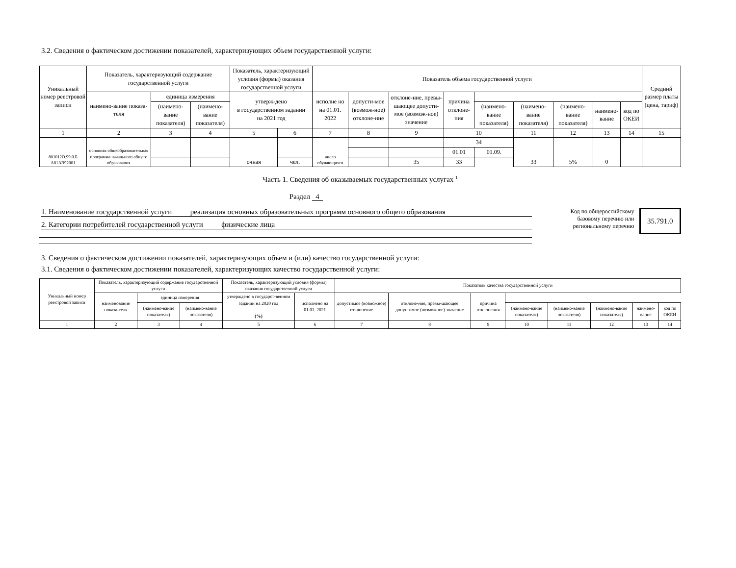3.2. Сведения о фактическом достижении показателей, характеризующих объем государственной услуги:
| Уникальный номер реестровой записи | Показатель, характеризующий содержание государственной услуги | | | Показатель, характеризующий условия (формы) оказания государственной услуги | | Показатель объема государственной услуги | | | | | | | | | Средний размер платы (цена, тариф) |
| --- | --- | --- | --- | --- | --- | --- | --- | --- | --- | --- | --- | --- | --- | --- | --- |
| | наимено-вание показа-теля | единица измерения | | утверж-дено в государственном задании на 2021 год | | исполне но на 01.01. 2022 | допусти-мое (возмож-ное) отклоне-ние | отклоне-ние, превы-шающее допусти-мое (возмож-ное) значение | причина отклоне-ния | | | | | | |
| | | (наимено-вание показателя) | (наимено-вание показателя) | | | | | | | (наимено-вание показателя) | (наимено-вание показателя) | (наимено-вание показателя) | наимено-вание | код по ОКЕИ | |
| 1 | 2 | 3 | 4 | 5 | 6 | 7 | 8 | 9 | 10 | | 11 | 12 | 13 | 14 | 15 |
| 801012О.99.0.Б А81АЭ92001 | основная общеобразовательная программа начального общего образования | | | очная | | число обучающихся | | | 34 | | 33 | 5% | 0 | | |
| | | | | | | | | | 01.01 | 01.09. | | | | | |
| | | | | | чел. | | | 35 | 33 | | | | | | |
Часть 1. Сведения об оказываемых государственных услугах <sup>1</sup>
Раздел 4
1. Наименование государственной услуги реализация основных образовательных программ основного общего образования
2. Категории потребителей государственной услуги физические лица
Код по общероссийскому базовому перечню или региональному перечню
35.791.0
3. Сведения о фактическом достижении показателей, характеризующих объем и (или) качество государственной услуги:
3.1. Сведения о фактическом достижении показателей, характеризующих качество государственной услуги:
| Уникальный номер реестровой записи | Показатель, характеризующий содержание государственной услуги | | | Показатель, характеризующий условия (формы) оказания государственной услуги | | Показатель качества государственной услуги | | | | | | | |
| --- | --- | --- | --- | --- | --- | --- | --- | --- | --- | --- | --- | --- | --- |
| | наименование показа-теля | единица измерения | | утверждено в государст-венном задании на 2020 год (%) | исполнено на 01.01. 2021 | допустимое (возможное) отклонение | отклоне-ние, превы-шающее допустимое (возможное) значение | причина отклонения | | | | | |
| | | (наимено-вание показателя) | (наимено-вание показателя) | | | | | | (наимено-вание показателя) | (наимено-вание показателя) | (наимено-вание показателя) | наимено-вание | код по ОКЕИ |
| 1 | 2 | 3 | 4 | 5 | 6 | 7 | 8 | 9 | 10 | 11 | 12 | 13 | 14 |